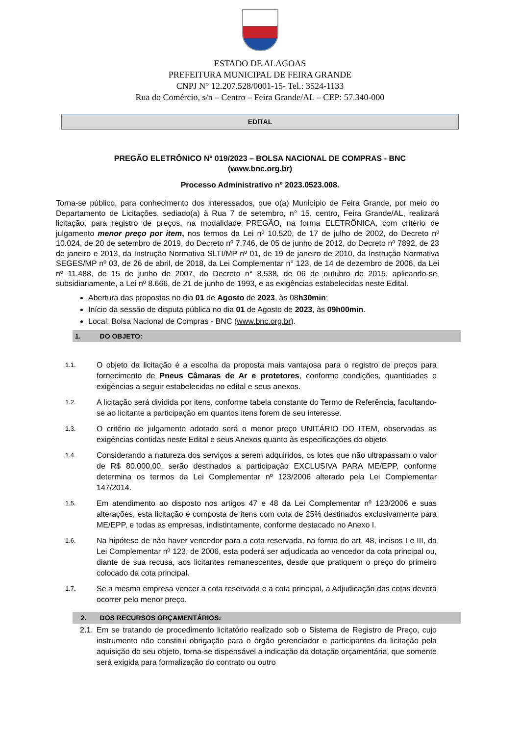ESTADO DE ALAGOAS
PREFEITURA MUNICIPAL DE FEIRA GRANDE
CNPJ N° 12.207.528/0001-15- Tel.: 3524-1133
Rua do Comércio, s/n – Centro – Feira Grande/AL – CEP: 57.340-000
EDITAL
PREGÃO ELETRÔNICO Nº 019/2023 – BOLSA NACIONAL DE COMPRAS - BNC
(www.bnc.org.br)
Processo Administrativo nº 2023.0523.008.
Torna-se público, para conhecimento dos interessados, que o(a) Município de Feira Grande, por meio do Departamento de Licitações, sediado(a) à Rua 7 de setembro, n° 15, centro, Feira Grande/AL, realizará licitação, para registro de preços, na modalidade PREGÃO, na forma ELETRÔNICA, com critério de julgamento menor preço por item, nos termos da Lei nº 10.520, de 17 de julho de 2002, do Decreto nº 10.024, de 20 de setembro de 2019, do Decreto nº 7.746, de 05 de junho de 2012, do Decreto nº 7892, de 23 de janeiro e 2013, da Instrução Normativa SLTI/MP nº 01, de 19 de janeiro de 2010, da Instrução Normativa SEGES/MP nº 03, de 26 de abril, de 2018, da Lei Complementar n° 123, de 14 de dezembro de 2006, da Lei nº 11.488, de 15 de junho de 2007, do Decreto n° 8.538, de 06 de outubro de 2015, aplicando-se, subsidiariamente, a Lei nº 8.666, de 21 de junho de 1993, e as exigências estabelecidas neste Edital.
Abertura das propostas no dia 01 de Agosto de 2023, às 08h30min;
Início da sessão de disputa pública no dia 01 de Agosto de 2023, às 09h00min.
Local: Bolsa Nacional de Compras - BNC (www.bnc.org.br).
1. DO OBJETO:
1.1. O objeto da licitação é a escolha da proposta mais vantajosa para o registro de preços para fornecimento de Pneus Câmaras de Ar e protetores, conforme condições, quantidades e exigências a seguir estabelecidas no edital e seus anexos.
1.2. A licitação será dividida por itens, conforme tabela constante do Termo de Referência, facultando-se ao licitante a participação em quantos itens forem de seu interesse.
1.3. O critério de julgamento adotado será o menor preço UNITÁRIO DO ITEM, observadas as exigências contidas neste Edital e seus Anexos quanto às especificações do objeto.
1.4. Considerando a natureza dos serviços a serem adquiridos, os lotes que não ultrapassam o valor de R$ 80.000,00, serão destinados a participação EXCLUSIVA PARA ME/EPP, conforme determina os termos da Lei Complementar nº 123/2006 alterado pela Lei Complementar 147/2014.
1.5. Em atendimento ao disposto nos artigos 47 e 48 da Lei Complementar nº 123/2006 e suas alterações, esta licitação é composta de itens com cota de 25% destinados exclusivamente para ME/EPP, e todas as empresas, indistintamente, conforme destacado no Anexo I.
1.6. Na hipótese de não haver vencedor para a cota reservada, na forma do art. 48, incisos I e III, da Lei Complementar nº 123, de 2006, esta poderá ser adjudicada ao vencedor da cota principal ou, diante de sua recusa, aos licitantes remanescentes, desde que pratiquem o preço do primeiro colocado da cota principal.
1.7. Se a mesma empresa vencer a cota reservada e a cota principal, a Adjudicação das cotas deverá ocorrer pelo menor preço.
2. DOS RECURSOS ORÇAMENTÁRIOS:
2.1. Em se tratando de procedimento licitatório realizado sob o Sistema de Registro de Preço, cujo instrumento não constitui obrigação para o órgão gerenciador e participantes da licitação pela aquisição do seu objeto, torna-se dispensável a indicação da dotação orçamentária, que somente será exigida para formalização do contrato ou outro